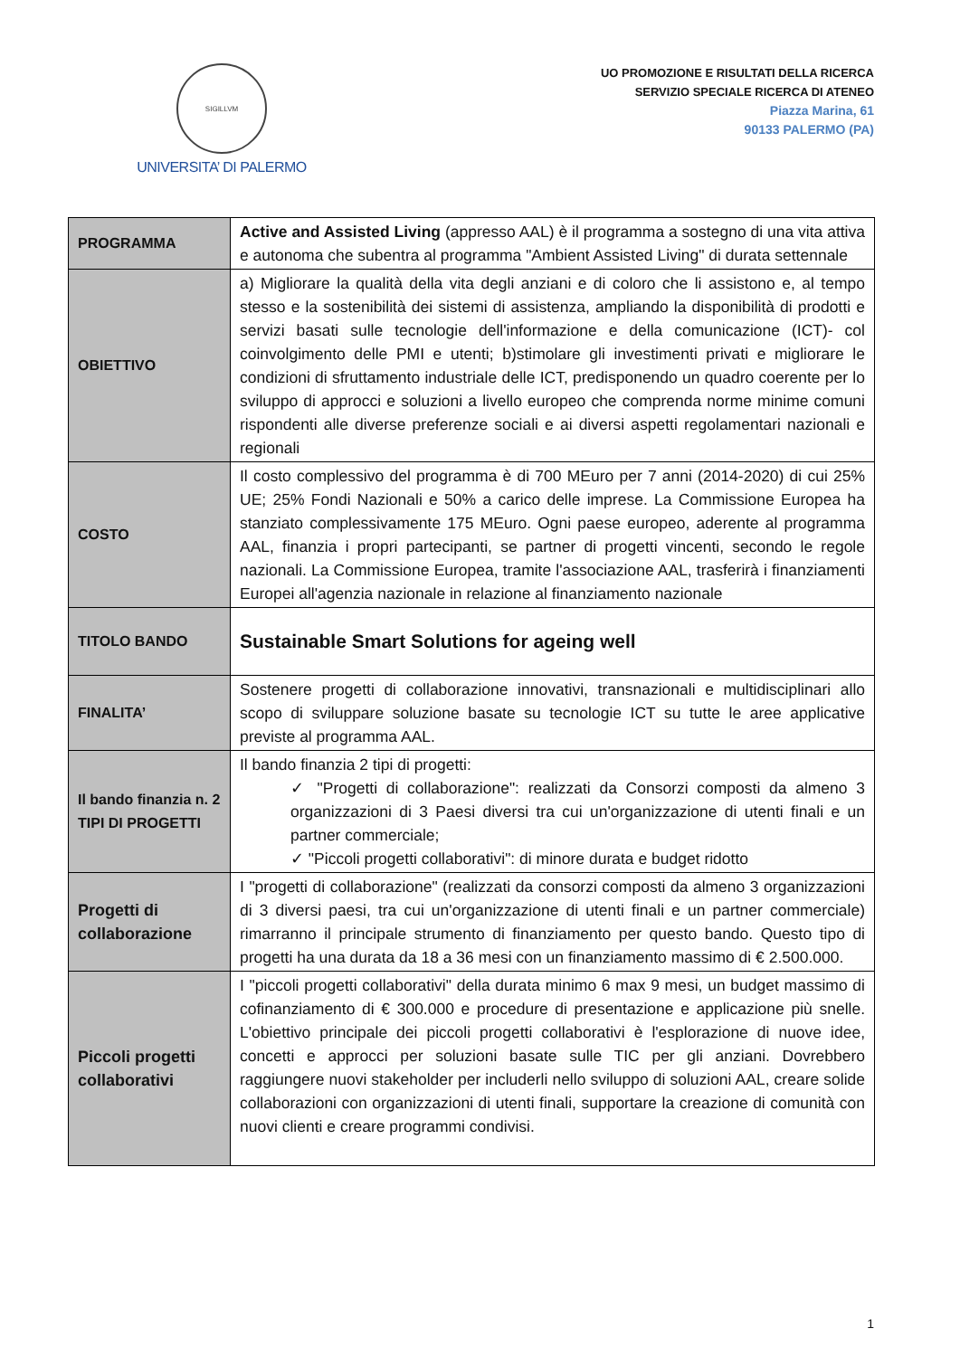SIGILLVM
UNIVERSITA’ DI PALERMO
UO PROMOZIONE E RISULTATI DELLA RICERCA
SERVIZIO SPECIALE RICERCA DI ATENEO
Piazza Marina, 61
90133 PALERMO (PA)
| PROGRAMMA | Active and Assisted Living (appresso AAL) è il programma a sostegno di una vita attiva e autonoma che subentra al programma "Ambient Assisted Living" di durata settennale |
| OBIETTIVO | a) Migliorare la qualità della vita degli anziani e di coloro che li assistono e, al tempo stesso e la sostenibilità dei sistemi di assistenza, ampliando la disponibilità di prodotti e servizi basati sulle tecnologie dell'informazione e della comunicazione (ICT)- col coinvolgimento delle PMI e utenti; b)stimolare gli investimenti privati e migliorare le condizioni di sfruttamento industriale delle ICT, predisponendo un quadro coerente per lo sviluppo di approcci e soluzioni a livello europeo che comprenda norme minime comuni rispondenti alle diverse preferenze sociali e ai diversi aspetti regolamentari nazionali e regionali |
| COSTO | Il costo complessivo del programma è di 700 MEuro per 7 anni (2014-2020) di cui 25% UE; 25% Fondi Nazionali e 50% a carico delle imprese. La Commissione Europea ha stanziato complessivamente 175 MEuro. Ogni paese europeo, aderente al programma AAL, finanzia i propri partecipanti, se partner di progetti vincenti, secondo le regole nazionali. La Commissione Europea, tramite l'associazione AAL, trasferirà i finanziamenti Europei all'agenzia nazionale in relazione al finanziamento nazionale |
| TITOLO BANDO | Sustainable Smart Solutions for ageing well |
| FINALITA’ | Sostenere progetti di collaborazione innovativi, transnazionali e multidisciplinari allo scopo di sviluppare soluzione basate su tecnologie ICT su tutte le aree applicative previste al programma AAL. |
| Il bando finanzia n. 2 TIPI DI PROGETTI | Il bando finanzia 2 tipi di progetti: ✓ "Progetti di collaborazione": realizzati da Consorzi composti da almeno 3 organizzazioni di 3 Paesi diversi tra cui un'organizzazione di utenti finali e un partner commerciale; ✓ "Piccoli progetti collaborativi": di minore durata e budget ridotto |
| Progetti di collaborazione | I "progetti di collaborazione" (realizzati da consorzi composti da almeno 3 organizzazioni di 3 diversi paesi, tra cui un'organizzazione di utenti finali e un partner commerciale) rimarranno il principale strumento di finanziamento per questo bando. Questo tipo di progetti ha una durata da 18 a 36 mesi con un finanziamento massimo di € 2.500.000. |
| Piccoli progetti collaborativi | I "piccoli progetti collaborativi" della durata minimo 6 max 9 mesi, un budget massimo di cofinanziamento di € 300.000 e procedure di presentazione e applicazione più snelle. L'obiettivo principale dei piccoli progetti collaborativi è l'esplorazione di nuove idee, concetti e approcci per soluzioni basate sulle TIC per gli anziani. Dovrebbero raggiungere nuovi stakeholder per includerli nello sviluppo di soluzioni AAL, creare solide collaborazioni con organizzazioni di utenti finali, supportare la creazione di comunità con nuovi clienti e creare programmi condivisi. |
1